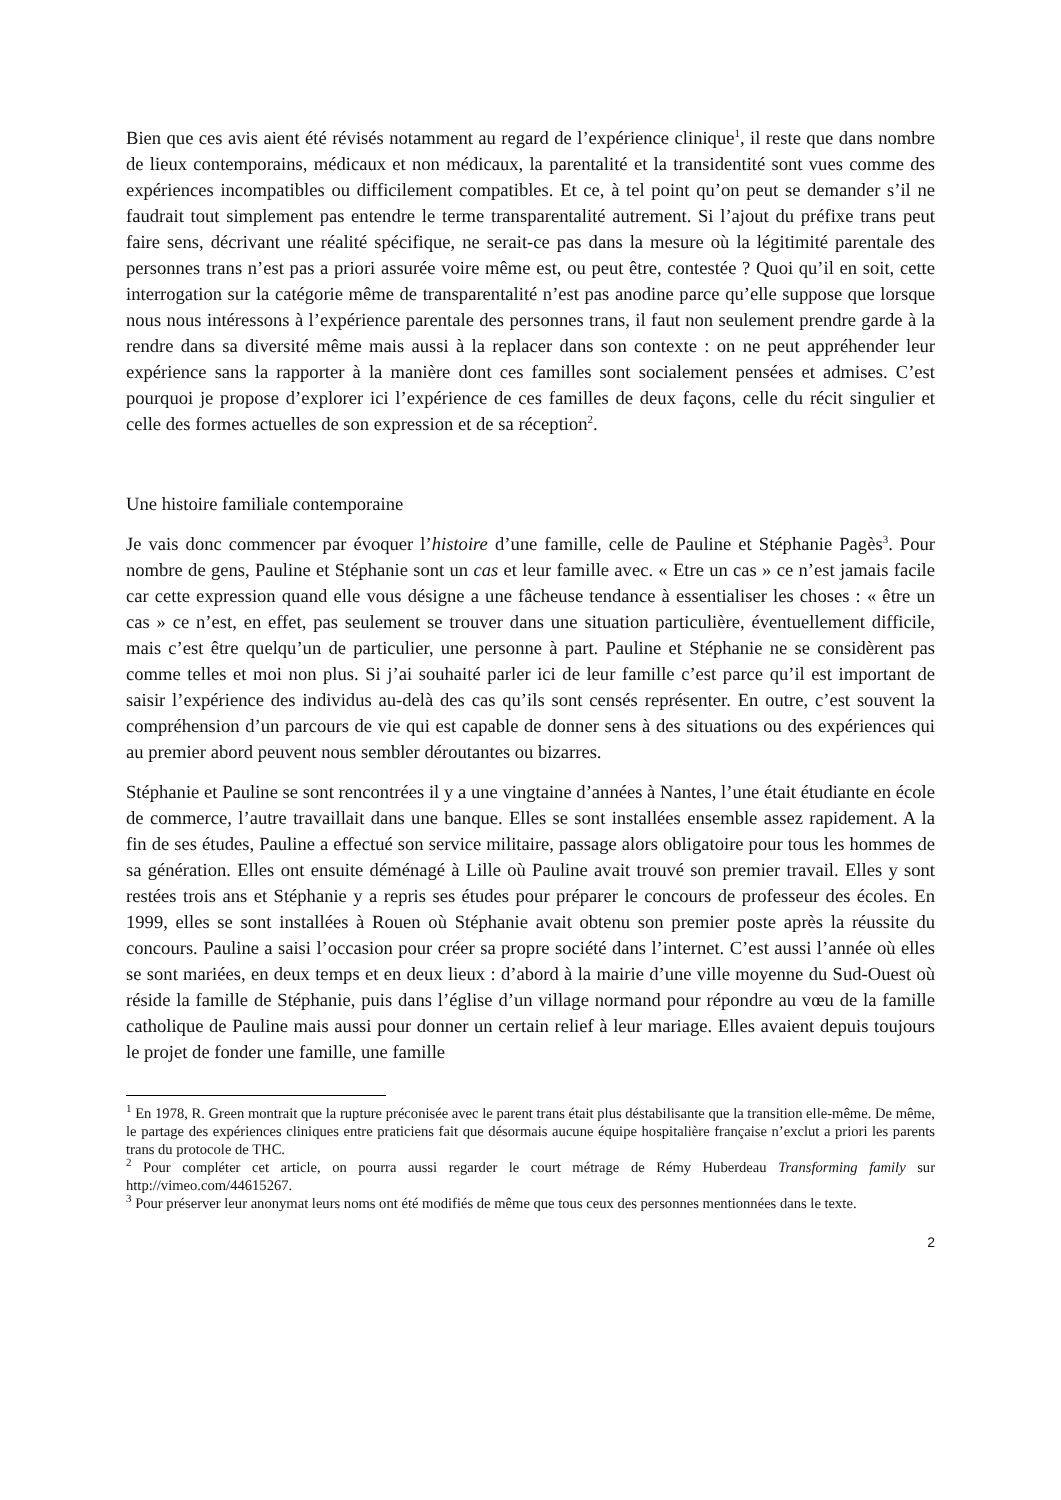Bien que ces avis aient été révisés notamment au regard de l’expérience clinique<sup>1</sup>, il reste que dans nombre de lieux contemporains, médicaux et non médicaux, la parentalité et la transidentité sont vues comme des expériences incompatibles ou difficilement compatibles. Et ce, à tel point qu’on peut se demander s’il ne faudrait tout simplement pas entendre le terme transparentalité autrement. Si l’ajout du préfixe trans peut faire sens, décrivant une réalité spécifique, ne serait-ce pas dans la mesure où la légitimité parentale des personnes trans n’est pas a priori assurée voire même est, ou peut être, contestée ? Quoi qu’il en soit, cette interrogation sur la catégorie même de transparentalité n’est pas anodine parce qu’elle suppose que lorsque nous nous intéressons à l’expérience parentale des personnes trans, il faut non seulement prendre garde à la rendre dans sa diversité même mais aussi à la replacer dans son contexte : on ne peut appréhender leur expérience sans la rapporter à la manière dont ces familles sont socialement pensées et admises. C’est pourquoi je propose d’explorer ici l’expérience de ces familles de deux façons, celle du récit singulier et celle des formes actuelles de son expression et de sa réception<sup>2</sup>.
Une histoire familiale contemporaine
Je vais donc commencer par évoquer l’histoire d’une famille, celle de Pauline et Stéphanie Pagès<sup>3</sup>. Pour nombre de gens, Pauline et Stéphanie sont un cas et leur famille avec. « Etre un cas » ce n’est jamais facile car cette expression quand elle vous désigne a une fâcheuse tendance à essentialiser les choses : « être un cas » ce n’est, en effet, pas seulement se trouver dans une situation particulière, éventuellement difficile, mais c’est être quelqu’un de particulier, une personne à part. Pauline et Stéphanie ne se considèrent pas comme telles et moi non plus. Si j’ai souhaité parler ici de leur famille c’est parce qu’il est important de saisir l’expérience des individus au-delà des cas qu’ils sont censés représenter. En outre, c’est souvent la compréhension d’un parcours de vie qui est capable de donner sens à des situations ou des expériences qui au premier abord peuvent nous sembler déroutantes ou bizarres.
Stéphanie et Pauline se sont rencontrées il y a une vingtaine d’années à Nantes, l’une était étudiante en école de commerce, l’autre travaillait dans une banque. Elles se sont installées ensemble assez rapidement. A la fin de ses études, Pauline a effectué son service militaire, passage alors obligatoire pour tous les hommes de sa génération. Elles ont ensuite déménagé à Lille où Pauline avait trouvé son premier travail. Elles y sont restées trois ans et Stéphanie y a repris ses études pour préparer le concours de professeur des écoles. En 1999, elles se sont installées à Rouen où Stéphanie avait obtenu son premier poste après la réussite du concours. Pauline a saisi l’occasion pour créer sa propre société dans l’internet. C’est aussi l’année où elles se sont mariées, en deux temps et en deux lieux : d’abord à la mairie d’une ville moyenne du Sud-Ouest où réside la famille de Stéphanie, puis dans l’église d’un village normand pour répondre au vœu de la famille catholique de Pauline mais aussi pour donner un certain relief à leur mariage. Elles avaient depuis toujours le projet de fonder une famille, une famille
<sup>1</sup> En 1978, R. Green montrait que la rupture préconisée avec le parent trans était plus déstabilisante que la transition elle-même. De même, le partage des expériences cliniques entre praticiens fait que désormais aucune équipe hospitalière française n’exclut a priori les parents trans du protocole de THC.
<sup>2</sup> Pour compléter cet article, on pourra aussi regarder le court métrage de Rémy Huberdeau Transforming family sur http://vimeo.com/44615267.
<sup>3</sup> Pour préserver leur anonymat leurs noms ont été modifiés de même que tous ceux des personnes mentionnées dans le texte.
2